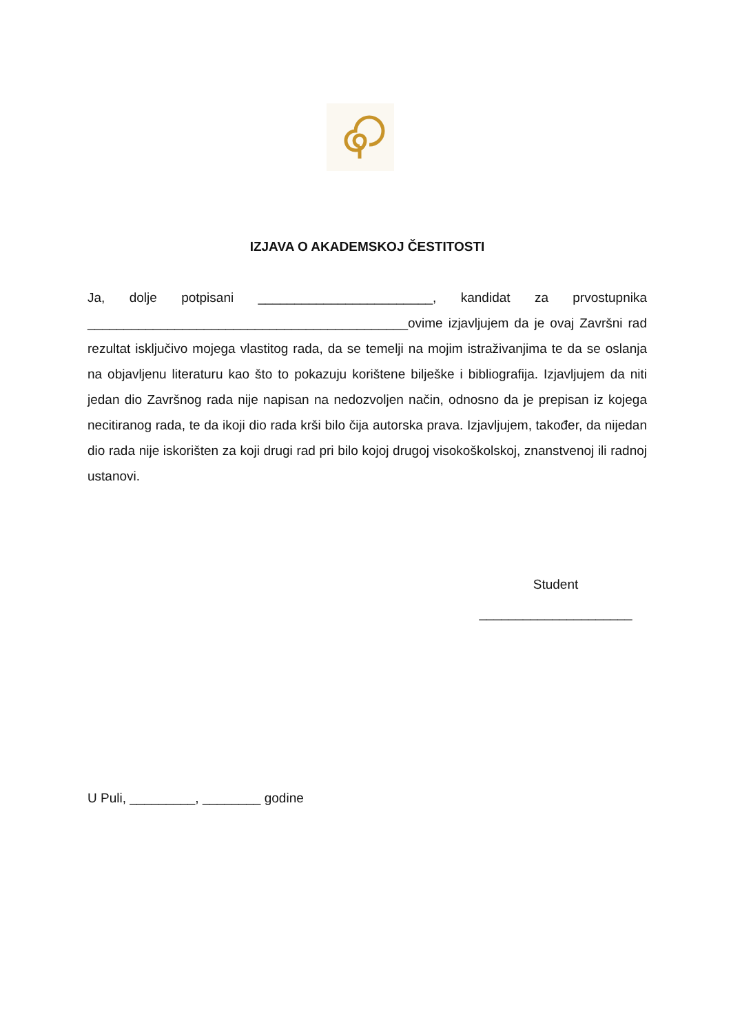IZJAVA O AKADEMSKOJ ČESTITOSTI
Ja, dolje potpisani ________________________, kandidat za prvostupnika ____________________________________________ovime izjavljujem da je ovaj Završni rad rezultat isključivo mojega vlastitog rada, da se temelji na mojim istraživanjima te da se oslanja na objavljenu literaturu kao što to pokazuju korištene bilješke i bibliografija. Izjavljujem da niti jedan dio Završnog rada nije napisan na nedozvoljen način, odnosno da je prepisan iz kojega necitiranog rada, te da ikoji dio rada krši bilo čija autorska prava. Izjavljujem, također, da nijedan dio rada nije iskorišten za koji drugi rad pri bilo kojoj drugoj visokoškolskoj, znanstvenoj ili radnoj ustanovi.
Student
_____________________
U Puli, _________, ________ godine